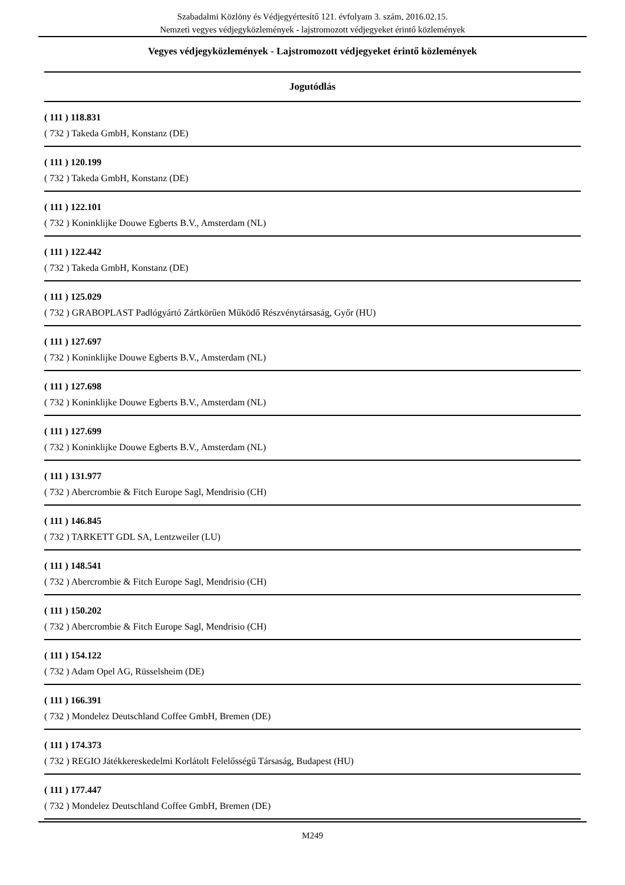Szabadalmi Közlöny és Védjegyértesítő 121. évfolyam 3. szám, 2016.02.15.
Nemzeti vegyes védjegyközlemények - lajstromozott védjegyeket érintő közlemények
Vegyes védjegyközlemények - Lajstromozott védjegyeket érintő közlemények
Jogutódlás
( 111 ) 118.831
( 732 ) Takeda GmbH, Konstanz (DE)
( 111 ) 120.199
( 732 ) Takeda GmbH, Konstanz (DE)
( 111 ) 122.101
( 732 ) Koninklijke Douwe Egberts B.V., Amsterdam (NL)
( 111 ) 122.442
( 732 ) Takeda GmbH, Konstanz (DE)
( 111 ) 125.029
( 732 ) GRABOPLAST Padlógyártó Zártkörűen Működő Részvénytársaság, Győr (HU)
( 111 ) 127.697
( 732 ) Koninklijke Douwe Egberts B.V., Amsterdam (NL)
( 111 ) 127.698
( 732 ) Koninklijke Douwe Egberts B.V., Amsterdam (NL)
( 111 ) 127.699
( 732 ) Koninklijke Douwe Egberts B.V., Amsterdam (NL)
( 111 ) 131.977
( 732 ) Abercrombie & Fitch Europe Sagl, Mendrisio (CH)
( 111 ) 146.845
( 732 ) TARKETT GDL SA, Lentzweiler (LU)
( 111 ) 148.541
( 732 ) Abercrombie & Fitch Europe Sagl, Mendrisio (CH)
( 111 ) 150.202
( 732 ) Abercrombie & Fitch Europe Sagl, Mendrisio (CH)
( 111 ) 154.122
( 732 ) Adam Opel AG, Rüsselsheim (DE)
( 111 ) 166.391
( 732 ) Mondelez Deutschland Coffee GmbH, Bremen (DE)
( 111 ) 174.373
( 732 ) REGIO Játékkereskedelmi Korlátolt Felelősségű Társaság, Budapest (HU)
( 111 ) 177.447
( 732 ) Mondelez Deutschland Coffee GmbH, Bremen (DE)
M249